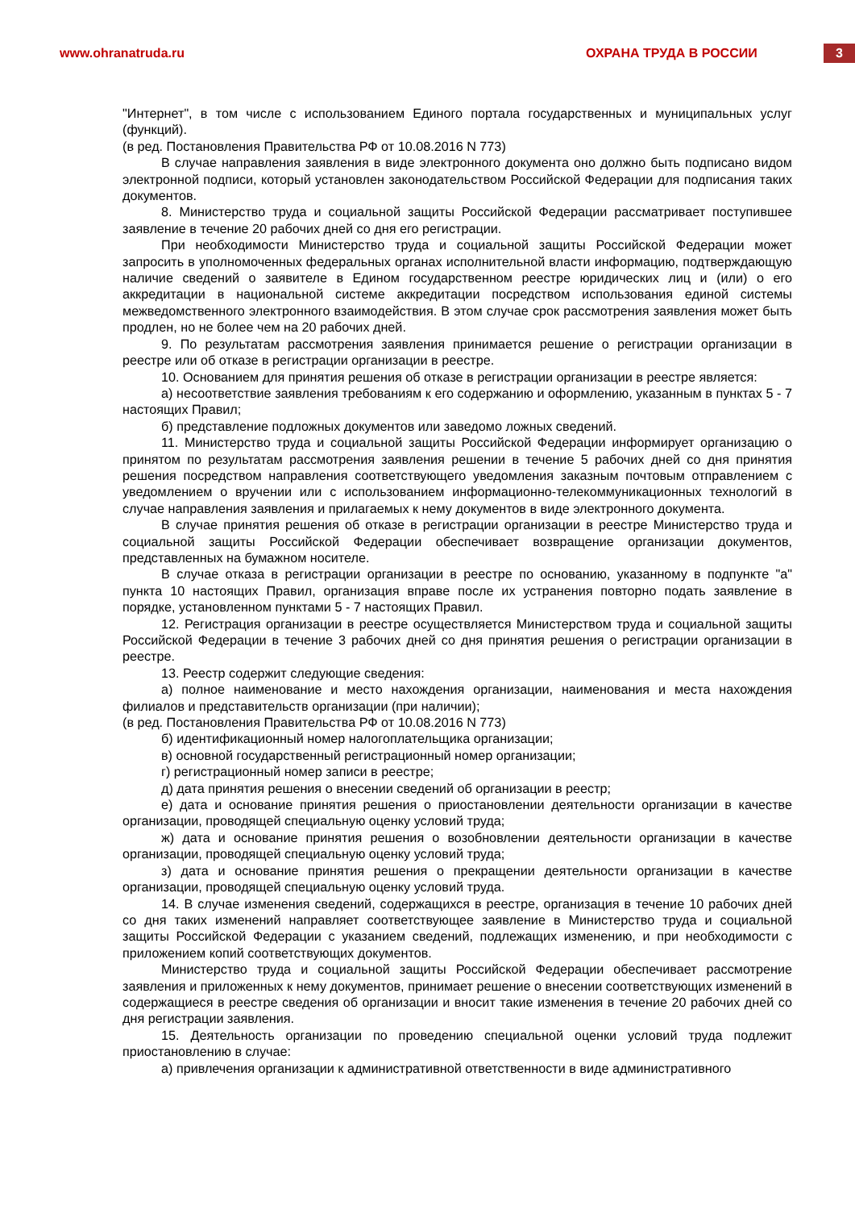www.ohranatruda.ru ОХРАНА ТРУДА В РОССИИ
3
"Интернет", в том числе с использованием Единого портала государственных и муниципальных услуг (функций).
(в ред. Постановления Правительства РФ от 10.08.2016 N 773)
В случае направления заявления в виде электронного документа оно должно быть подписано видом электронной подписи, который установлен законодательством Российской Федерации для подписания таких документов.
8. Министерство труда и социальной защиты Российской Федерации рассматривает поступившее заявление в течение 20 рабочих дней со дня его регистрации.
При необходимости Министерство труда и социальной защиты Российской Федерации может запросить в уполномоченных федеральных органах исполнительной власти информацию, подтверждающую наличие сведений о заявителе в Едином государственном реестре юридических лиц и (или) о его аккредитации в национальной системе аккредитации посредством использования единой системы межведомственного электронного взаимодействия. В этом случае срок рассмотрения заявления может быть продлен, но не более чем на 20 рабочих дней.
9. По результатам рассмотрения заявления принимается решение о регистрации организации в реестре или об отказе в регистрации организации в реестре.
10. Основанием для принятия решения об отказе в регистрации организации в реестре является:
а) несоответствие заявления требованиям к его содержанию и оформлению, указанным в пунктах 5 - 7 настоящих Правил;
б) представление подложных документов или заведомо ложных сведений.
11. Министерство труда и социальной защиты Российской Федерации информирует организацию о принятом по результатам рассмотрения заявления решении в течение 5 рабочих дней со дня принятия решения посредством направления соответствующего уведомления заказным почтовым отправлением с уведомлением о вручении или с использованием информационно-телекоммуникационных технологий в случае направления заявления и прилагаемых к нему документов в виде электронного документа.
В случае принятия решения об отказе в регистрации организации в реестре Министерство труда и социальной защиты Российской Федерации обеспечивает возвращение организации документов, представленных на бумажном носителе.
В случае отказа в регистрации организации в реестре по основанию, указанному в подпункте "а" пункта 10 настоящих Правил, организация вправе после их устранения повторно подать заявление в порядке, установленном пунктами 5 - 7 настоящих Правил.
12. Регистрация организации в реестре осуществляется Министерством труда и социальной защиты Российской Федерации в течение 3 рабочих дней со дня принятия решения о регистрации организации в реестре.
13. Реестр содержит следующие сведения:
а) полное наименование и место нахождения организации, наименования и места нахождения филиалов и представительств организации (при наличии);
(в ред. Постановления Правительства РФ от 10.08.2016 N 773)
б) идентификационный номер налогоплательщика организации;
в) основной государственный регистрационный номер организации;
г) регистрационный номер записи в реестре;
д) дата принятия решения о внесении сведений об организации в реестр;
е) дата и основание принятия решения о приостановлении деятельности организации в качестве организации, проводящей специальную оценку условий труда;
ж) дата и основание принятия решения о возобновлении деятельности организации в качестве организации, проводящей специальную оценку условий труда;
з) дата и основание принятия решения о прекращении деятельности организации в качестве организации, проводящей специальную оценку условий труда.
14. В случае изменения сведений, содержащихся в реестре, организация в течение 10 рабочих дней со дня таких изменений направляет соответствующее заявление в Министерство труда и социальной защиты Российской Федерации с указанием сведений, подлежащих изменению, и при необходимости с приложением копий соответствующих документов.
Министерство труда и социальной защиты Российской Федерации обеспечивает рассмотрение заявления и приложенных к нему документов, принимает решение о внесении соответствующих изменений в содержащиеся в реестре сведения об организации и вносит такие изменения в течение 20 рабочих дней со дня регистрации заявления.
15. Деятельность организации по проведению специальной оценки условий труда подлежит приостановлению в случае:
а) привлечения организации к административной ответственности в виде административного